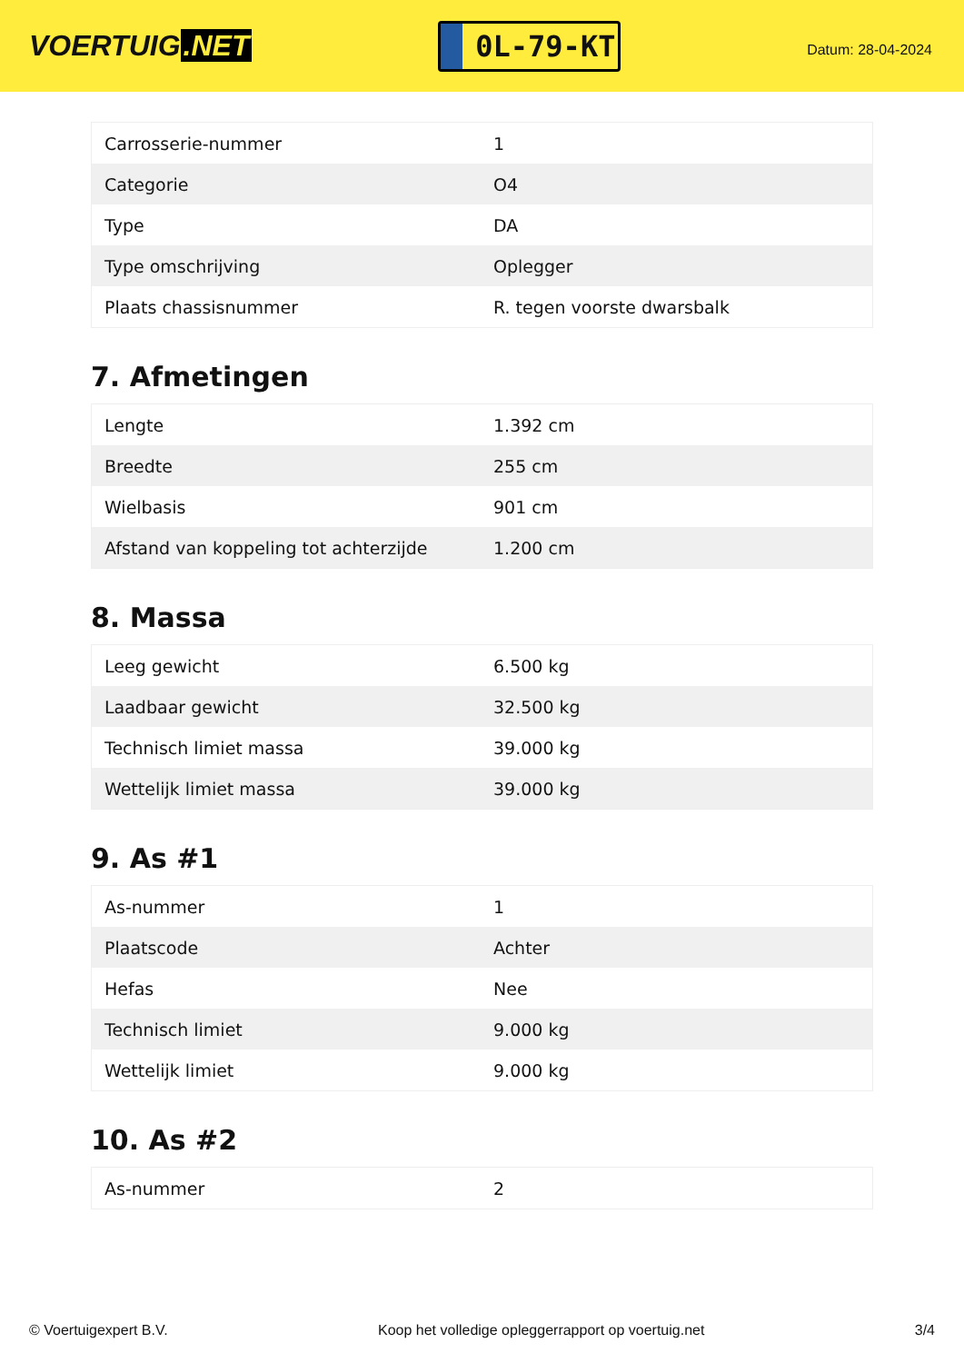VOERTUIG.NET
0L-79-KT
Datum: 28-04-2024
| Carrosserie-nummer | 1 |
| Categorie | O4 |
| Type | DA |
| Type omschrijving | Oplegger |
| Plaats chassisnummer | R. tegen voorste dwarsbalk |
7. Afmetingen
| Lengte | 1.392 cm |
| Breedte | 255 cm |
| Wielbasis | 901 cm |
| Afstand van koppeling tot achterzijde | 1.200 cm |
8. Massa
| Leeg gewicht | 6.500 kg |
| Laadbaar gewicht | 32.500 kg |
| Technisch limiet massa | 39.000 kg |
| Wettelijk limiet massa | 39.000 kg |
9. As #1
| As-nummer | 1 |
| Plaatscode | Achter |
| Hefas | Nee |
| Technisch limiet | 9.000 kg |
| Wettelijk limiet | 9.000 kg |
10. As #2
| As-nummer | 2 |
© Voertuigexpert B.V. Koop het volledige opleggerrapport op voertuig.net 3/4